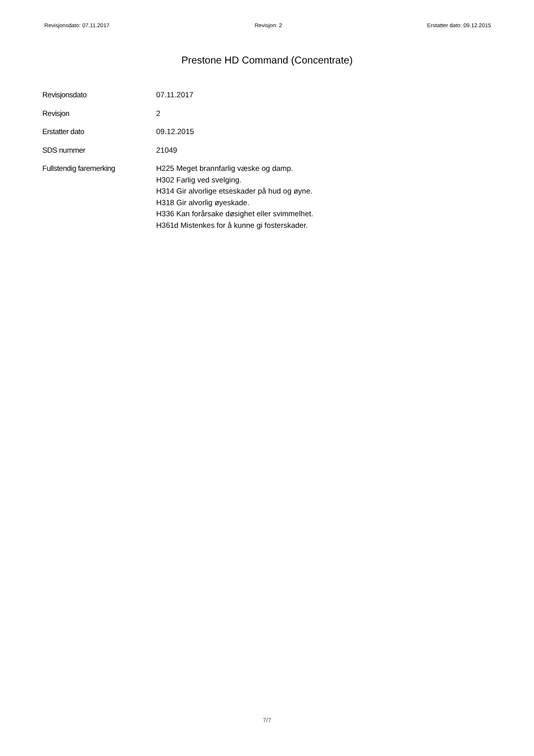Revisjonsdato: 07.11.2017 Revisjon: 2 Erstatter dato: 09.12.2015
Prestone HD Command (Concentrate)
Revisjonsdato 07.11.2017
Revisjon 2
Erstatter dato 09.12.2015
SDS nummer 21049
Fullstendig faremerking H225 Meget brannfarlig væske og damp.
H302 Farlig ved svelging.
H314 Gir alvorlige etseskader på hud og øyne.
H318 Gir alvorlig øyeskade.
H336 Kan forårsake døsighet eller svimmelhet.
H361d Mistenkes for å kunne gi fosterskader.
7/7